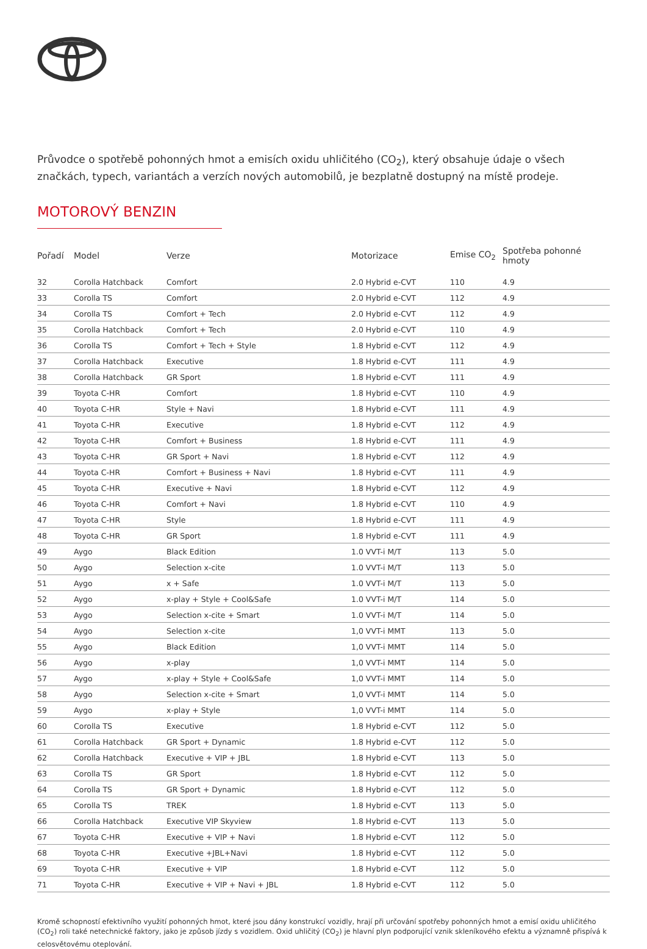Průvodce o spotřebě pohonných hmot a emisích oxidu uhličitého (CO<sub>2</sub>), který obsahuje údaje o všech značkách, typech, variantách a verzích nových automobilů, je bezplatně dostupný na místě prodeje.
MOTOROVÝ BENZIN
| Pořadí | Model | Verze | Motorizace | Emise CO<sub>2</sub> | Spotřeba pohonné hmoty |
| --- | --- | --- | --- | --- | --- |
| 32 | Corolla Hatchback | Comfort | 2.0 Hybrid e-CVT | 110 | 4.9 |
| 33 | Corolla TS | Comfort | 2.0 Hybrid e-CVT | 112 | 4.9 |
| 34 | Corolla TS | Comfort + Tech | 2.0 Hybrid e-CVT | 112 | 4.9 |
| 35 | Corolla Hatchback | Comfort + Tech | 2.0 Hybrid e-CVT | 110 | 4.9 |
| 36 | Corolla TS | Comfort + Tech + Style | 1.8 Hybrid e-CVT | 112 | 4.9 |
| 37 | Corolla Hatchback | Executive | 1.8 Hybrid e-CVT | 111 | 4.9 |
| 38 | Corolla Hatchback | GR Sport | 1.8 Hybrid e-CVT | 111 | 4.9 |
| 39 | Toyota C-HR | Comfort | 1.8 Hybrid e-CVT | 110 | 4.9 |
| 40 | Toyota C-HR | Style + Navi | 1.8 Hybrid e-CVT | 111 | 4.9 |
| 41 | Toyota C-HR | Executive | 1.8 Hybrid e-CVT | 112 | 4.9 |
| 42 | Toyota C-HR | Comfort + Business | 1.8 Hybrid e-CVT | 111 | 4.9 |
| 43 | Toyota C-HR | GR Sport + Navi | 1.8 Hybrid e-CVT | 112 | 4.9 |
| 44 | Toyota C-HR | Comfort + Business + Navi | 1.8 Hybrid e-CVT | 111 | 4.9 |
| 45 | Toyota C-HR | Executive + Navi | 1.8 Hybrid e-CVT | 112 | 4.9 |
| 46 | Toyota C-HR | Comfort + Navi | 1.8 Hybrid e-CVT | 110 | 4.9 |
| 47 | Toyota C-HR | Style | 1.8 Hybrid e-CVT | 111 | 4.9 |
| 48 | Toyota C-HR | GR Sport | 1.8 Hybrid e-CVT | 111 | 4.9 |
| 49 | Aygo | Black Edition | 1.0 VVT-i M/T | 113 | 5.0 |
| 50 | Aygo | Selection x-cite | 1.0 VVT-i M/T | 113 | 5.0 |
| 51 | Aygo | x + Safe | 1.0 VVT-i M/T | 113 | 5.0 |
| 52 | Aygo | x-play + Style + Cool&Safe | 1.0 VVT-i M/T | 114 | 5.0 |
| 53 | Aygo | Selection x-cite + Smart | 1.0 VVT-i M/T | 114 | 5.0 |
| 54 | Aygo | Selection x-cite | 1,0 VVT-i MMT | 113 | 5.0 |
| 55 | Aygo | Black Edition | 1,0 VVT-i MMT | 114 | 5.0 |
| 56 | Aygo | x-play | 1,0 VVT-i MMT | 114 | 5.0 |
| 57 | Aygo | x-play + Style + Cool&Safe | 1,0 VVT-i MMT | 114 | 5.0 |
| 58 | Aygo | Selection x-cite + Smart | 1,0 VVT-i MMT | 114 | 5.0 |
| 59 | Aygo | x-play + Style | 1,0 VVT-i MMT | 114 | 5.0 |
| 60 | Corolla TS | Executive | 1.8 Hybrid e-CVT | 112 | 5.0 |
| 61 | Corolla Hatchback | GR Sport + Dynamic | 1.8 Hybrid e-CVT | 112 | 5.0 |
| 62 | Corolla Hatchback | Executive + VIP + JBL | 1.8 Hybrid e-CVT | 113 | 5.0 |
| 63 | Corolla TS | GR Sport | 1.8 Hybrid e-CVT | 112 | 5.0 |
| 64 | Corolla TS | GR Sport + Dynamic | 1.8 Hybrid e-CVT | 112 | 5.0 |
| 65 | Corolla TS | TREK | 1.8 Hybrid e-CVT | 113 | 5.0 |
| 66 | Corolla Hatchback | Executive VIP Skyview | 1.8 Hybrid e-CVT | 113 | 5.0 |
| 67 | Toyota C-HR | Executive + VIP + Navi | 1.8 Hybrid e-CVT | 112 | 5.0 |
| 68 | Toyota C-HR | Executive +JBL+Navi | 1.8 Hybrid e-CVT | 112 | 5.0 |
| 69 | Toyota C-HR | Executive + VIP | 1.8 Hybrid e-CVT | 112 | 5.0 |
| 71 | Toyota C-HR | Executive + VIP + Navi + JBL | 1.8 Hybrid e-CVT | 112 | 5.0 |
Kromě schopností efektivního využití pohonných hmot, které jsou dány konstrukcí vozidly, hrají při určování spotřeby pohonných hmot a emisí oxidu uhličitého (CO<sub>2</sub>) roli také netechnické faktory, jako je způsob jízdy s vozidlem. Oxid uhličitý (CO<sub>2</sub>) je hlavní plyn podporující vznik skleníkového efektu a významně přispívá k celosvětovému oteplování.